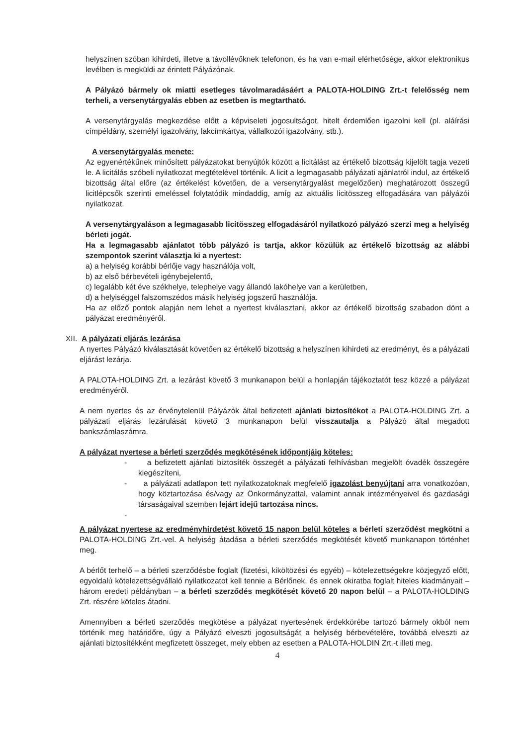helyszínen szóban kihirdeti, illetve a távollévőknek telefonon, és ha van e-mail elérhetősége, akkor elektronikus levélben is megküldi az érintett Pályázónak.
A Pályázó bármely ok miatti esetleges távolmaradásáért a PALOTA-HOLDING Zrt.-t felelősség nem terheli, a versenytárgyalás ebben az esetben is megtartható.
A versenytárgyalás megkezdése előtt a képviseleti jogosultságot, hitelt érdemlően igazolni kell (pl. aláírási címpéldány, személyi igazolvány, lakcímkártya, vállalkozói igazolvány, stb.).
A versenytárgyalás menete:
Az egyenértékűnek minősített pályázatokat benyújtók között a licitálást az értékelő bizottság kijelölt tagja vezeti le. A licitálás szóbeli nyilatkozat megtételével történik. A licit a legmagasabb pályázati ajánlatról indul, az értékelő bizottság által előre (az értékelést követően, de a versenytárgyalást megelőzően) meghatározott összegű licitlépcsők szerinti emeléssel folytatódik mindaddig, amíg az aktuális licitösszeg elfogadására van pályázói nyilatkozat.
A versenytárgyaláson a legmagasabb licitösszeg elfogadásáról nyilatkozó pályázó szerzi meg a helyiség bérleti jogát.
Ha a legmagasabb ajánlatot több pályázó is tartja, akkor közülük az értékelő bizottság az alábbi szempontok szerint választja ki a nyertest:
a) a helyiség korábbi bérlője vagy használója volt,
b) az első bérbevételi igénybejelentő,
c) legalább két éve székhelye, telephelye vagy állandó lakóhelye van a kerületben,
d) a helyiséggel falszomszédos másik helyiség jogszerű használója.
Ha az előző pontok alapján nem lehet a nyertest kiválasztani, akkor az értékelő bizottság szabadon dönt a pályázat eredményéről.
XII. A pályázati eljárás lezárása
A nyertes Pályázó kiválasztását követően az értékelő bizottság a helyszínen kihirdeti az eredményt, és a pályázati eljárást lezárja.
A PALOTA-HOLDING Zrt. a lezárást követő 3 munkanapon belül a honlapján tájékoztatót tesz közzé a pályázat eredményéről.
A nem nyertes és az érvénytelenül Pályázók által befizetett ajánlati biztosítékot a PALOTA-HOLDING Zrt. a pályázati eljárás lezárulását követő 3 munkanapon belül visszautalja a Pályázó által megadott bankszámlaszámra.
A pályázat nyertese a bérleti szerződés megkötésének időpontjáig köteles:
- a befizetett ajánlati biztosíték összegét a pályázati felhívásban megjelölt óvadék összegére kiegészíteni,
- a pályázati adatlapon tett nyilatkozatoknak megfelelő igazolást benyújtani arra vonatkozóan, hogy köztartozása és/vagy az Önkormányzattal, valamint annak intézményeivel és gazdasági társaságaival szemben lejárt idejű tartozása nincs.
-
A pályázat nyertese az eredményhirdetést követő 15 napon belül köteles a bérleti szerződést megkötni a PALOTA-HOLDING Zrt.-vel. A helyiség átadása a bérleti szerződés megkötését követő munkanapon történhet meg.
A bérlőt terhelő – a bérleti szerződésbe foglalt (fizetési, kiköltözési és egyéb) – kötelezettségekre közjegyző előtt, egyoldalú kötelezettségvállaló nyilatkozatot kell tennie a Bérlőnek, és ennek okiratba foglalt hiteles kiadmányait – három eredeti példányban – a bérleti szerződés megkötését követő 20 napon belül – a PALOTA-HOLDING Zrt. részére köteles átadni.
Amennyiben a bérleti szerződés megkötése a pályázat nyertesének érdekkörébe tartozó bármely okból nem történik meg határidőre, úgy a Pályázó elveszti jogosultságát a helyiség bérbevételére, továbbá elveszti az ajánlati biztosítékként megfizetett összeget, mely ebben az esetben a PALOTA-HOLDIN Zrt.-t illeti meg.
4